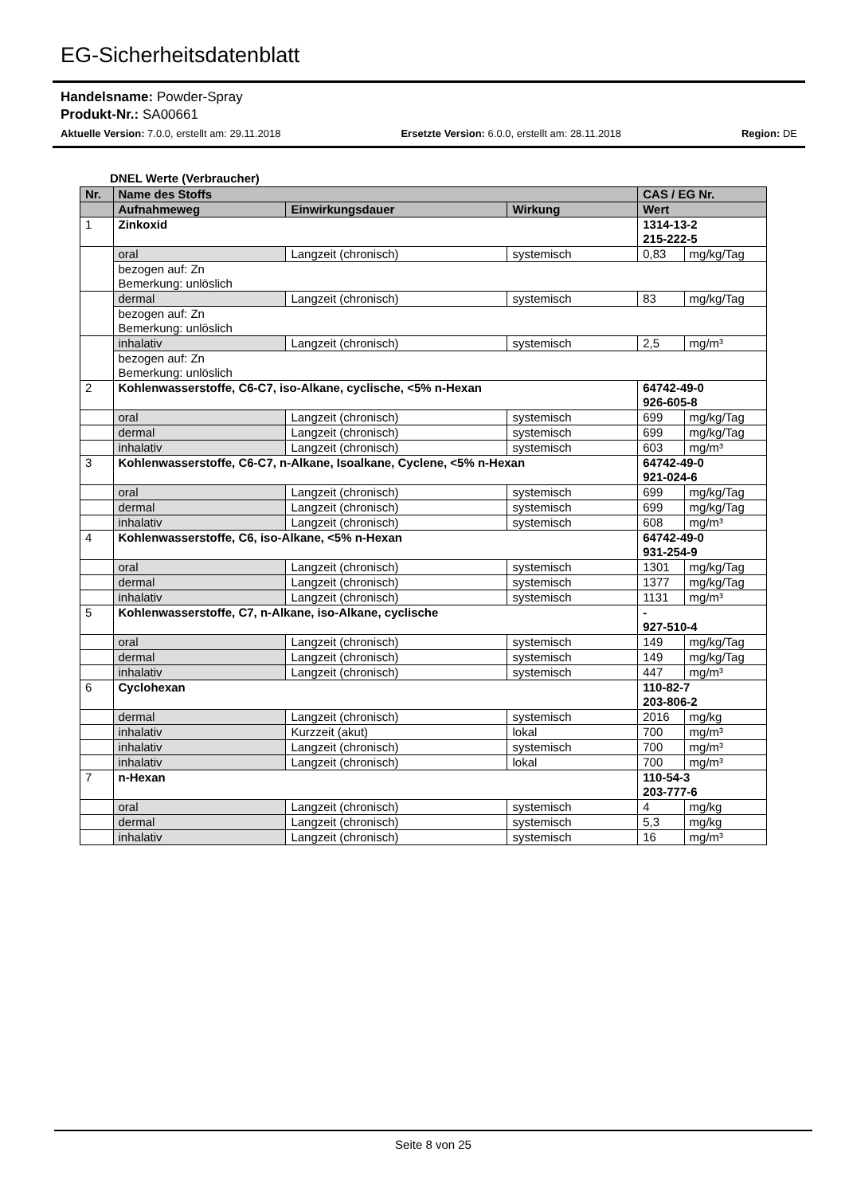EG-Sicherheitsdatenblatt
Handelsname: Powder-Spray
Produkt-Nr.: SA00661
Aktuelle Version: 7.0.0, erstellt am: 29.11.2018 Ersetzte Version: 6.0.0, erstellt am: 28.11.2018 Region: DE
DNEL Werte (Verbraucher)
| Nr. | Name des Stoffs | | | CAS / EG Nr. | |
| --- | --- | --- | --- | --- | --- |
| | Aufnahmeweg | Einwirkungsdauer | Wirkung | Wert | |
| 1 | Zinkoxid | | | 1314-13-2 215-222-5 | |
| | oral | Langzeit (chronisch) | systemisch | 0,83 | mg/kg/Tag |
| | bezogen auf: Zn Bemerkung: unlöslich | | | | |
| | dermal | Langzeit (chronisch) | systemisch | 83 | mg/kg/Tag |
| | bezogen auf: Zn Bemerkung: unlöslich | | | | |
| | inhalativ | Langzeit (chronisch) | systemisch | 2,5 | mg/m³ |
| | bezogen auf: Zn Bemerkung: unlöslich | | | | |
| 2 | Kohlenwasserstoffe, C6-C7, iso-Alkane, cyclische, <5% n-Hexan | | | 64742-49-0 926-605-8 | |
| | oral | Langzeit (chronisch) | systemisch | 699 | mg/kg/Tag |
| | dermal | Langzeit (chronisch) | systemisch | 699 | mg/kg/Tag |
| | inhalativ | Langzeit (chronisch) | systemisch | 603 | mg/m³ |
| 3 | Kohlenwasserstoffe, C6-C7, n-Alkane, Isoalkane, Cyclene, <5% n-Hexan | | | 64742-49-0 921-024-6 | |
| | oral | Langzeit (chronisch) | systemisch | 699 | mg/kg/Tag |
| | dermal | Langzeit (chronisch) | systemisch | 699 | mg/kg/Tag |
| | inhalativ | Langzeit (chronisch) | systemisch | 608 | mg/m³ |
| 4 | Kohlenwasserstoffe, C6, iso-Alkane, <5% n-Hexan | | | 64742-49-0 931-254-9 | |
| | oral | Langzeit (chronisch) | systemisch | 1301 | mg/kg/Tag |
| | dermal | Langzeit (chronisch) | systemisch | 1377 | mg/kg/Tag |
| | inhalativ | Langzeit (chronisch) | systemisch | 1131 | mg/m³ |
| 5 | Kohlenwasserstoffe, C7, n-Alkane, iso-Alkane, cyclische | | | - 927-510-4 | |
| | oral | Langzeit (chronisch) | systemisch | 149 | mg/kg/Tag |
| | dermal | Langzeit (chronisch) | systemisch | 149 | mg/kg/Tag |
| | inhalativ | Langzeit (chronisch) | systemisch | 447 | mg/m³ |
| 6 | Cyclohexan | | | 110-82-7 203-806-2 | |
| | dermal | Langzeit (chronisch) | systemisch | 2016 | mg/kg |
| | inhalativ | Kurzzeit (akut) | lokal | 700 | mg/m³ |
| | inhalativ | Langzeit (chronisch) | systemisch | 700 | mg/m³ |
| | inhalativ | Langzeit (chronisch) | lokal | 700 | mg/m³ |
| 7 | n-Hexan | | | 110-54-3 203-777-6 | |
| | oral | Langzeit (chronisch) | systemisch | 4 | mg/kg |
| | dermal | Langzeit (chronisch) | systemisch | 5,3 | mg/kg |
| | inhalativ | Langzeit (chronisch) | systemisch | 16 | mg/m³ |
Seite 8 von 25